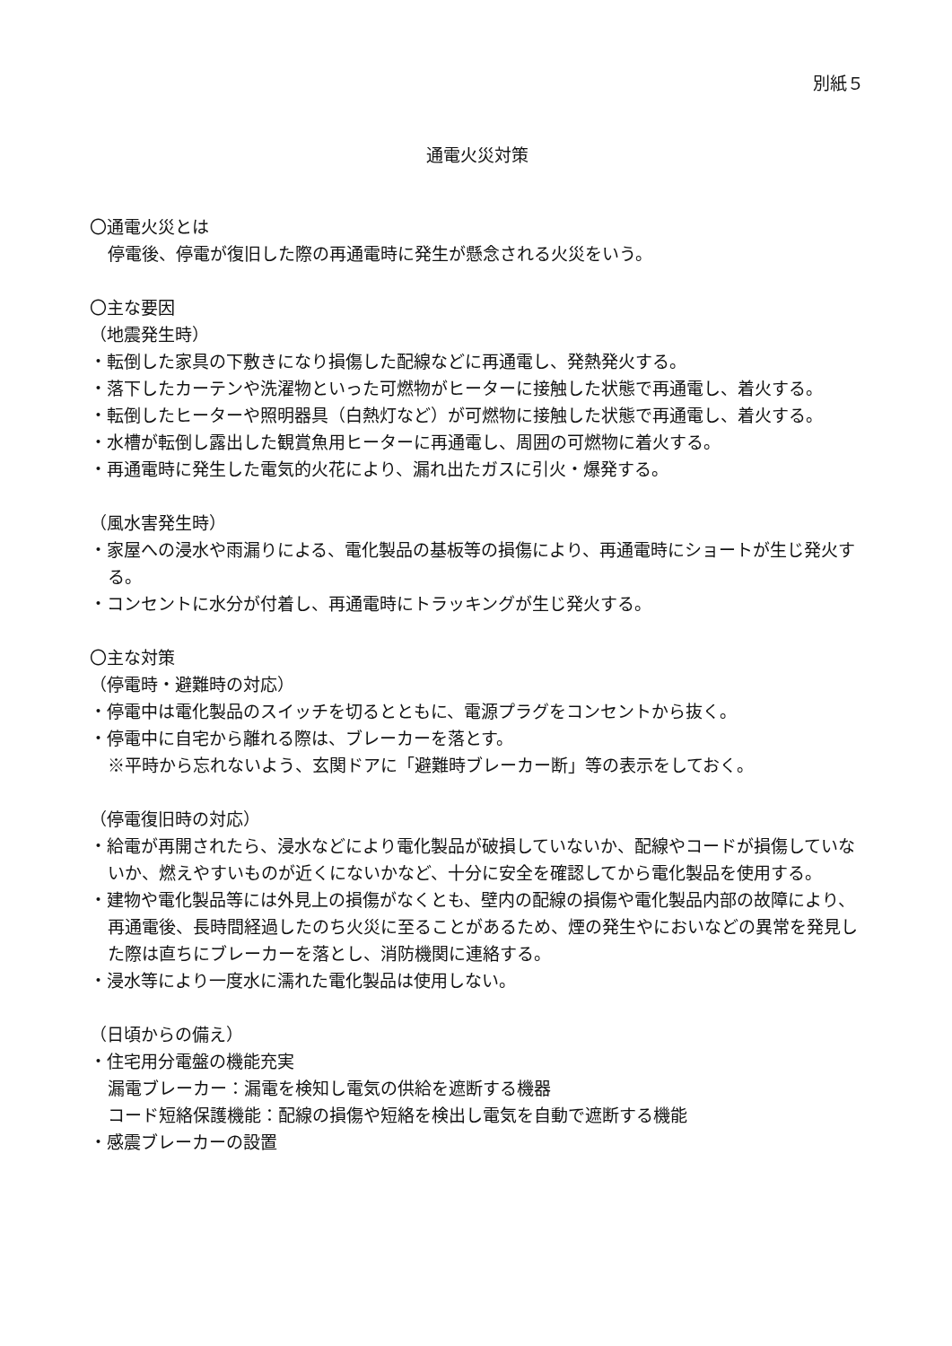別紙５
通電火災対策
〇通電火災とは
停電後、停電が復旧した際の再通電時に発生が懸念される火災をいう。
〇主な要因
（地震発生時）
・転倒した家具の下敷きになり損傷した配線などに再通電し、発熱発火する。
・落下したカーテンや洗濯物といった可燃物がヒーターに接触した状態で再通電し、着火する。
・転倒したヒーターや照明器具（白熱灯など）が可燃物に接触した状態で再通電し、着火する。
・水槽が転倒し露出した観賞魚用ヒーターに再通電し、周囲の可燃物に着火する。
・再通電時に発生した電気的火花により、漏れ出たガスに引火・爆発する。
（風水害発生時）
・家屋への浸水や雨漏りによる、電化製品の基板等の損傷により、再通電時にショートが生じ発火する。
・コンセントに水分が付着し、再通電時にトラッキングが生じ発火する。
〇主な対策
（停電時・避難時の対応）
・停電中は電化製品のスイッチを切るとともに、電源プラグをコンセントから抜く。
・停電中に自宅から離れる際は、ブレーカーを落とす。
※平時から忘れないよう、玄関ドアに「避難時ブレーカー断」等の表示をしておく。
（停電復旧時の対応）
・給電が再開されたら、浸水などにより電化製品が破損していないか、配線やコードが損傷していないか、燃えやすいものが近くにないかなど、十分に安全を確認してから電化製品を使用する。
・建物や電化製品等には外見上の損傷がなくとも、壁内の配線の損傷や電化製品内部の故障により、再通電後、長時間経過したのち火災に至ることがあるため、煙の発生やにおいなどの異常を発見した際は直ちにブレーカーを落とし、消防機関に連絡する。
・浸水等により一度水に濡れた電化製品は使用しない。
（日頃からの備え）
・住宅用分電盤の機能充実
漏電ブレーカー：漏電を検知し電気の供給を遮断する機器
コード短絡保護機能：配線の損傷や短絡を検出し電気を自動で遮断する機能
・感震ブレーカーの設置